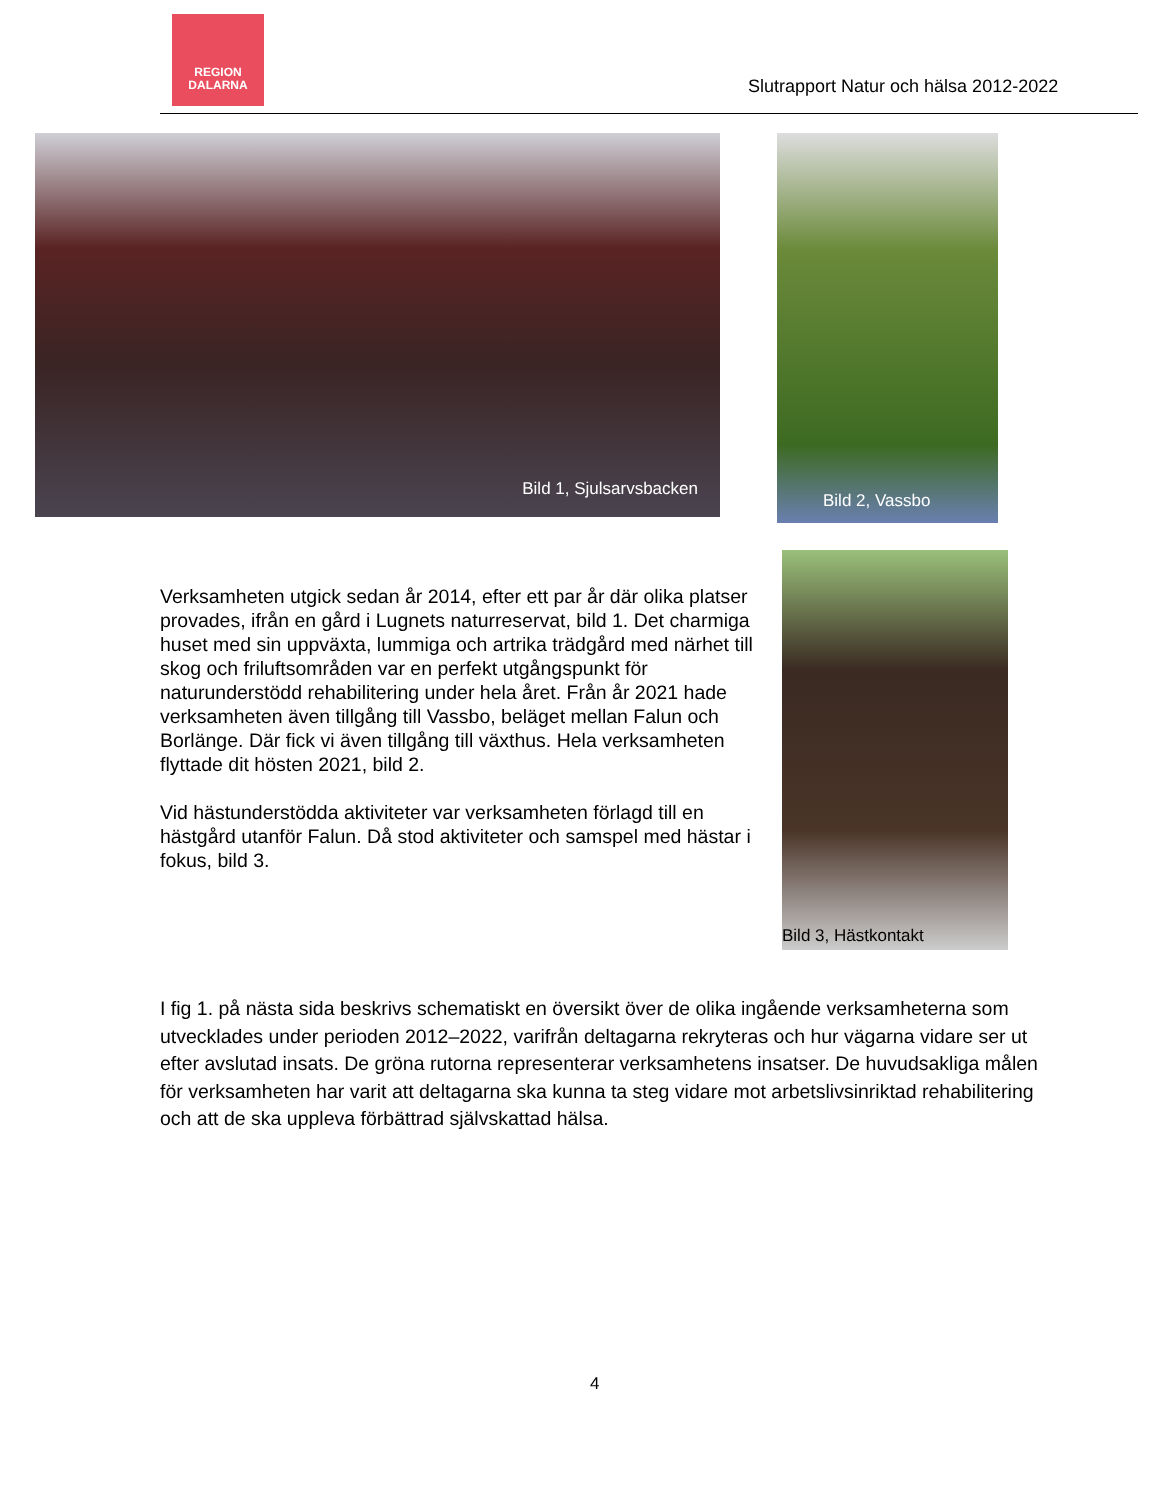REGION
DALARNA
Slutrapport Natur och hälsa 2012-2022
Bild 1, Sjulsarvsbacken Bild 2, Vassbo
Verksamheten utgick sedan år 2014, efter ett par år där olika platser provades, ifrån en gård i Lugnets naturreservat, bild 1. Det charmiga huset med sin uppväxta, lummiga och artrika trädgård med närhet till skog och friluftsområden var en perfekt utgångspunkt för naturunderstödd rehabilitering under hela året. Från år 2021 hade verksamheten även tillgång till Vassbo, beläget mellan Falun och Borlänge. Där fick vi även tillgång till växthus. Hela verksamheten flyttade dit hösten 2021, bild 2.
Vid hästunderstödda aktiviteter var verksamheten förlagd till en hästgård utanför Falun. Då stod aktiviteter och samspel med hästar i fokus, bild 3.
Bild 3, Hästkontakt
I fig 1. på nästa sida beskrivs schematiskt en översikt över de olika ingående verksamheterna som utvecklades under perioden 2012–2022, varifrån deltagarna rekryteras och hur vägarna vidare ser ut efter avslutad insats. De gröna rutorna representerar verksamhetens insatser. De huvudsakliga målen för verksamheten har varit att deltagarna ska kunna ta steg vidare mot arbetslivsinriktad rehabilitering och att de ska uppleva förbättrad självskattad hälsa.
4